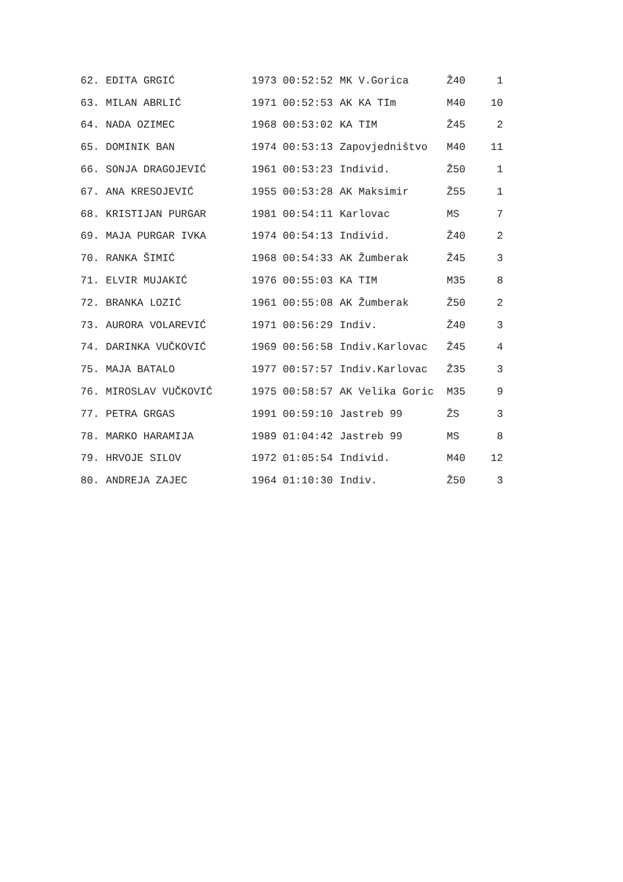| 62. | EDITA GRGIĆ | 1973 | 00:52:52 | MK V.Gorica | Ž40 | 1 |
| 63. | MILAN ABRLIĆ | 1971 | 00:52:53 | AK KA TIm | M40 | 10 |
| 64. | NADA OZIMEC | 1968 | 00:53:02 | KA TIM | Ž45 | 2 |
| 65. | DOMINIK BAN | 1974 | 00:53:13 | Zapovjedništvo | M40 | 11 |
| 66. | SONJA DRAGOJEVIĆ | 1961 | 00:53:23 | Individ. | Ž50 | 1 |
| 67. | ANA KRESOJEVIĆ | 1955 | 00:53:28 | AK Maksimir | Ž55 | 1 |
| 68. | KRISTIJAN PURGAR | 1981 | 00:54:11 | Karlovac | MS | 7 |
| 69. | MAJA PURGAR IVKA | 1974 | 00:54:13 | Individ. | Ž40 | 2 |
| 70. | RANKA ŠIMIĆ | 1968 | 00:54:33 | AK Žumberak | Ž45 | 3 |
| 71. | ELVIR MUJAKIĆ | 1976 | 00:55:03 | KA TIM | M35 | 8 |
| 72. | BRANKA LOZIĆ | 1961 | 00:55:08 | AK Žumberak | Ž50 | 2 |
| 73. | AURORA VOLAREVIĆ | 1971 | 00:56:29 | Indiv. | Ž40 | 3 |
| 74. | DARINKA VUČKOVIĆ | 1969 | 00:56:58 | Indiv.Karlovac | Ž45 | 4 |
| 75. | MAJA BATALO | 1977 | 00:57:57 | Indiv.Karlovac | Ž35 | 3 |
| 76. | MIROSLAV VUČKOVIĆ | 1975 | 00:58:57 | AK Velika Goric | M35 | 9 |
| 77. | PETRA GRGAS | 1991 | 00:59:10 | Jastreb 99 | ŽS | 3 |
| 78. | MARKO HARAMIJA | 1989 | 01:04:42 | Jastreb 99 | MS | 8 |
| 79. | HRVOJE SILOV | 1972 | 01:05:54 | Individ. | M40 | 12 |
| 80. | ANDREJA ZAJEC | 1964 | 01:10:30 | Indiv. | Ž50 | 3 |